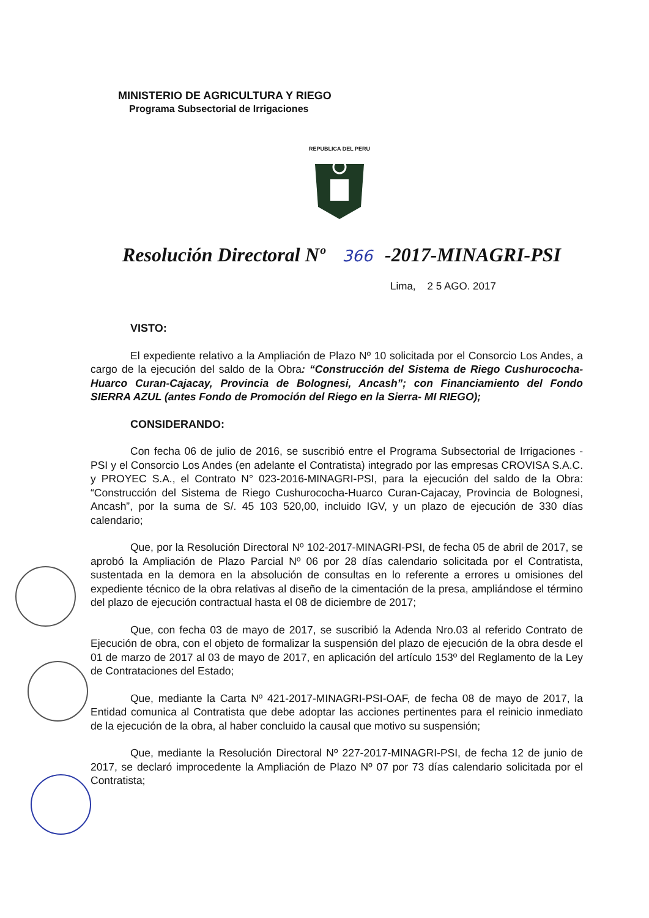MINISTERIO DE AGRICULTURA Y RIEGO
Programa Subsectorial de Irrigaciones
REPUBLICA DEL PERU
Resolución Directoral Nº 366 -2017-MINAGRI-PSI
Lima, 2 5 AGO. 2017
VISTO:
El expediente relativo a la Ampliación de Plazo Nº 10 solicitada por el Consorcio Los Andes, a cargo de la ejecución del saldo de la Obra: “Construcción del Sistema de Riego Cushurococha-Huarco Curan-Cajacay, Provincia de Bolognesi, Ancash”; con Financiamiento del Fondo SIERRA AZUL (antes Fondo de Promoción del Riego en la Sierra- MI RIEGO);
CONSIDERANDO:
Con fecha 06 de julio de 2016, se suscribió entre el Programa Subsectorial de Irrigaciones - PSI y el Consorcio Los Andes (en adelante el Contratista) integrado por las empresas CROVISA S.A.C. y PROYEC S.A., el Contrato N° 023-2016-MINAGRI-PSI, para la ejecución del saldo de la Obra: “Construcción del Sistema de Riego Cushurococha-Huarco Curan-Cajacay, Provincia de Bolognesi, Ancash”, por la suma de S/. 45 103 520,00, incluido IGV, y un plazo de ejecución de 330 días calendario;
Que, por la Resolución Directoral Nº 102-2017-MINAGRI-PSI, de fecha 05 de abril de 2017, se aprobó la Ampliación de Plazo Parcial Nº 06 por 28 días calendario solicitada por el Contratista, sustentada en la demora en la absolución de consultas en lo referente a errores u omisiones del expediente técnico de la obra relativas al diseño de la cimentación de la presa, ampliándose el término del plazo de ejecución contractual hasta el 08 de diciembre de 2017;
Que, con fecha 03 de mayo de 2017, se suscribió la Adenda Nro.03 al referido Contrato de Ejecución de obra, con el objeto de formalizar la suspensión del plazo de ejecución de la obra desde el 01 de marzo de 2017 al 03 de mayo de 2017, en aplicación del artículo 153º del Reglamento de la Ley de Contrataciones del Estado;
Que, mediante la Carta Nº 421-2017-MINAGRI-PSI-OAF, de fecha 08 de mayo de 2017, la Entidad comunica al Contratista que debe adoptar las acciones pertinentes para el reinicio inmediato de la ejecución de la obra, al haber concluido la causal que motivo su suspensión;
Que, mediante la Resolución Directoral Nº 227-2017-MINAGRI-PSI, de fecha 12 de junio de 2017, se declaró improcedente la Ampliación de Plazo Nº 07 por 73 días calendario solicitada por el Contratista;